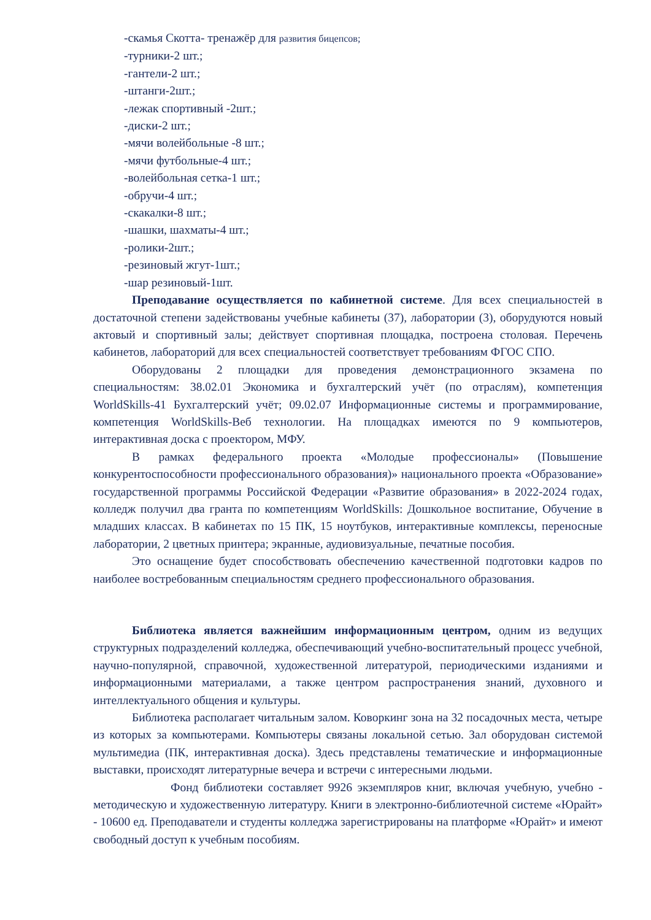-скамья Скотта- тренажёр для развития бицепсов;
-турники-2 шт.;
-гантели-2 шт.;
-штанги-2шт.;
-лежак спортивный -2шт.;
-диски-2 шт.;
-мячи волейбольные -8 шт.;
-мячи футбольные-4 шт.;
-волейбольная сетка-1 шт.;
-обручи-4 шт.;
-скакалки-8 шт.;
-шашки, шахматы-4 шт.;
-ролики-2шт.;
-резиновый жгут-1шт.;
-шар резиновый-1шт.
Преподавание осуществляется по кабинетной системе. Для всех специальностей в достаточной степени задействованы учебные кабинеты (37), лаборатории (3), оборудуются новый актовый и спортивный залы; действует спортивная площадка, построена столовая. Перечень кабинетов, лабораторий для всех специальностей соответствует требованиям ФГОС СПО.
Оборудованы 2 площадки для проведения демонстрационного экзамена по специальностям: 38.02.01 Экономика и бухгалтерский учёт (по отраслям), компетенция WorldSkills-41 Бухгалтерский учёт; 09.02.07 Информационные системы и программирование, компетенция WorldSkills-Веб технологии. На площадках имеются по 9 компьютеров, интерактивная доска с проектором, МФУ.
В рамках федерального проекта «Молодые профессионалы» (Повышение конкурентоспособности профессионального образования)» национального проекта «Образование» государственной программы Российской Федерации «Развитие образования» в 2022-2024 годах, колледж получил два гранта по компетенциям WorldSkills: Дошкольное воспитание, Обучение в младших классах. В кабинетах по 15 ПК, 15 ноутбуков, интерактивные комплексы, переносные лаборатории, 2 цветных принтера; экранные, аудиовизуальные, печатные пособия.
Это оснащение будет способствовать обеспечению качественной подготовки кадров по наиболее востребованным специальностям среднего профессионального образования.
Библиотека является важнейшим информационным центром, одним из ведущих структурных подразделений колледжа, обеспечивающий учебно-воспитательный процесс учебной, научно-популярной, справочной, художественной литературой, периодическими изданиями и информационными материалами, а также центром распространения знаний, духовного и интеллектуального общения и культуры.
Библиотека располагает читальным залом. Коворкинг зона на 32 посадочных места, четыре из которых за компьютерами. Компьютеры связаны локальной сетью. Зал оборудован системой мультимедиа (ПК, интерактивная доска). Здесь представлены тематические и информационные выставки, происходят литературные вечера и встречи с интересными людьми.
Фонд библиотеки составляет 9926 экземпляров книг, включая учебную, учебно - методическую и художественную литературу. Книги в электронно-библиотечной системе «Юрайт» - 10600 ед. Преподаватели и студенты колледжа зарегистрированы на платформе «Юрайт» и имеют свободный доступ к учебным пособиям.